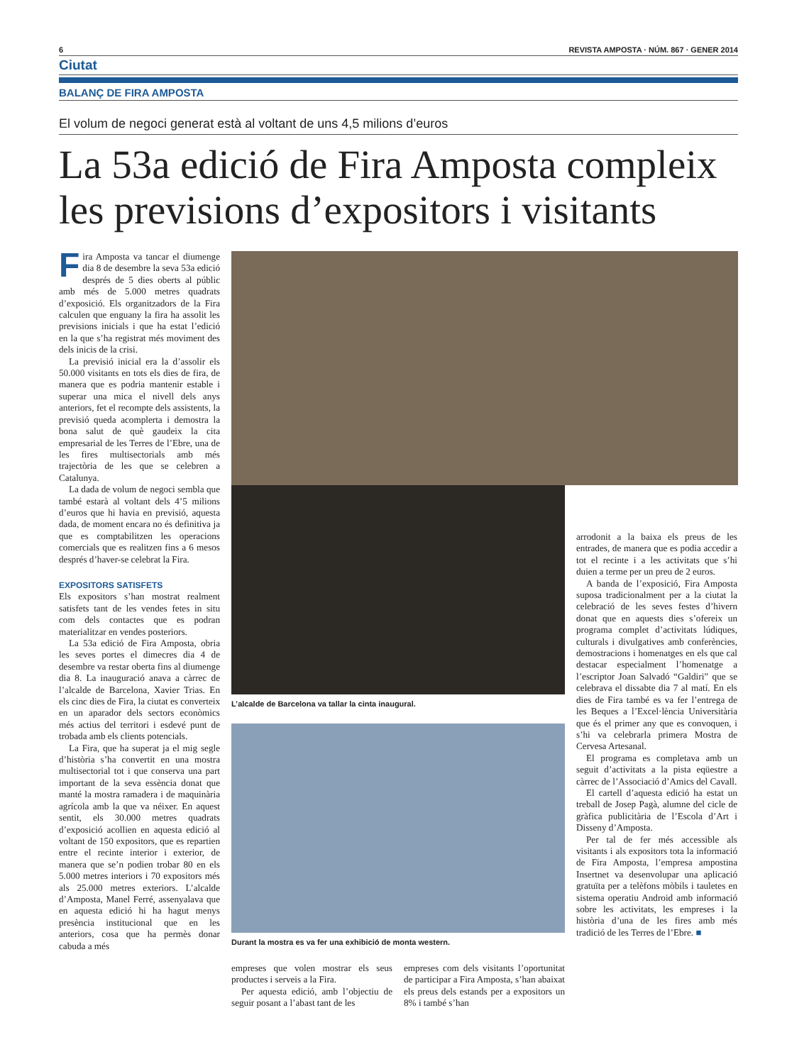6 REVISTA AMPOSTA · NÚM. 867 · GENER 2014
Ciutat
BALANÇ DE FIRA AMPOSTA
El volum de negoci generat està al voltant de uns 4,5 milions d’euros
La 53a edició de Fira Amposta compleix les previsions d’expositors i visitants
Fira Amposta va tancar el diumenge dia 8 de desembre la seva 53a edició després de 5 dies oberts al públic amb més de 5.000 metres quadrats d’exposició. Els organitzadors de la Fira calculen que enguany la fira ha assolit les previsions inicials i que ha estat l’edició en la que s’ha registrat més moviment des dels inicis de la crisi.
La previsió inicial era la d’assolir els 50.000 visitants en tots els dies de fira, de manera que es podria mantenir estable i superar una mica el nivell dels anys anteriors, fet el recompte dels assistents, la previsió queda acomplerta i demostra la bona salut de què gaudeix la cita empresarial de les Terres de l’Ebre, una de les fires multisectorials amb més trajectòria de les que se celebren a Catalunya.
La dada de volum de negoci sembla que també estarà al voltant dels 4’5 milions d’euros que hi havia en previsió, aquesta dada, de moment encara no és definitiva ja que es comptabilitzen les operacions comercials que es realitzen fins a 6 mesos després d’haver-se celebrat la Fira.
EXPOSITORS SATISFETS
Els expositors s’han mostrat realment satisfets tant de les vendes fetes in situ com dels contactes que es podran materialitzar en vendes posteriors.
La 53a edició de Fira Amposta, obria les seves portes el dimecres dia 4 de desembre va restar oberta fins al diumenge dia 8. La inauguració anava a càrrec de l’alcalde de Barcelona, Xavier Trias. En els cinc dies de Fira, la ciutat es converteix en un aparador dels sectors econòmics més actius del territori i esdevé punt de trobada amb els clients potencials.
La Fira, que ha superat ja el mig segle d’història s’ha convertit en una mostra multisectorial tot i que conserva una part important de la seva essència donat que manté la mostra ramadera i de maquinària agrícola amb la que va néixer. En aquest sentit, els 30.000 metres quadrats d’exposició acollien en aquesta edició al voltant de 150 expositors, que es repartien entre el recinte interior i exterior, de manera que se’n podien trobar 80 en els 5.000 metres interiors i 70 expositors més als 25.000 metres exteriors. L’alcalde d’Amposta, Manel Ferré, assenyalava que en aquesta edició hi ha hagut menys presència institucional que en les anteriors, cosa que ha permès donar cabuda a més
L’alcalde de Barcelona va tallar la cinta inaugural.
Durant la mostra es va fer una exhibició de monta western.
empreses que volen mostrar els seus productes i serveis a la Fira.
Per aquesta edició, amb l’objectiu de seguir posant a l’abast tant de les
empreses com dels visitants l’oportunitat de participar a Fira Amposta, s’han abaixat els preus dels estands per a expositors un 8% i també s’han
arrodonit a la baixa els preus de les entrades, de manera que es podia accedir a tot el recinte i a les activitats que s’hi duien a terme per un preu de 2 euros.
A banda de l’exposició, Fira Amposta suposa tradicionalment per a la ciutat la celebració de les seves festes d’hivern donat que en aquests dies s’ofereix un programa complet d’activitats lúdiques, culturals i divulgatives amb conferències, demostracions i homenatges en els que cal destacar especialment l’homenatge a l’escriptor Joan Salvadó “Galdiri” que se celebrava el dissabte dia 7 al matí. En els dies de Fira també es va fer l’entrega de les Beques a l’Excel·lència Universitària que és el primer any que es convoquen, i s’hi va celebrarla primera Mostra de Cervesa Artesanal.
El programa es completava amb un seguit d’activitats a la pista eqüestre a càrrec de l’Associació d’Amics del Cavall.
El cartell d’aquesta edició ha estat un treball de Josep Pagà, alumne del cicle de gràfica publicitària de l’Escola d’Art i Disseny d’Amposta.
Per tal de fer més accessible als visitants i als expositors tota la informació de Fira Amposta, l’empresa ampostina Insertnet va desenvolupar una aplicació gratuïta per a telèfons mòbils i tauletes en sistema operatiu Android amb informació sobre les activitats, les empreses i la història d’una de les fires amb més tradició de les Terres de l’Ebre. ■